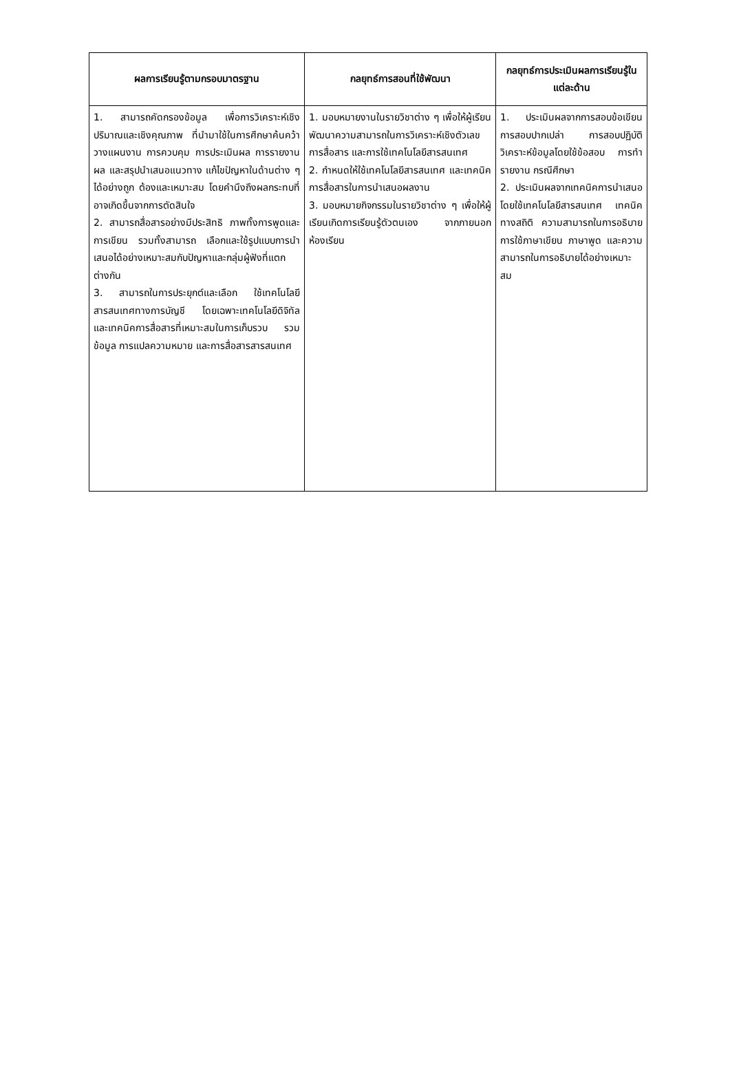| ผลการเรียนรู้ตามกรอบมาตรฐาน | กลยุทธ์การสอนที่ใช้พัฒนา | กลยุทธ์การประเมินผลการเรียนรู้ในแต่ละด้าน |
| --- | --- | --- |
| 1. สามารถคัดกรองข้อมูล เพื่อการวิเคราะห์เชิงปริมาณและเชิงคุณภาพ ที่นำมาใช้ในการศึกษาค้นคว้า วางแผนงาน การควบคุม การประเมินผล การรายงานผล และสรุปนำเสนอแนวทาง แก้ไขปัญหาในด้านต่าง ๆ ได้อย่างถูก ต้องและเหมาะสม โดยคำนึงถึงผลกระทบที่อาจเกิดขึ้นจากการตัดสินใจ 2. สามารถสื่อสารอย่างมีประสิทธิ ภาพทั้งการพูดและการเขียน รวมทั้งสามารถ เลือกและใช้รูปแบบการนำ เสนอได้อย่างเหมาะสมกับปัญหาและกลุ่มผู้ฟังที่แตกต่างกัน 3. สามารถในการประยุกต์และเลือก ใช้เทคโนโลยีสารสนเทศทางการบัญชี โดยเฉพาะเทคโนโลยีดิจิทัลและเทคนิคการสื่อสารที่เหมาะสมในการเก็บรวบ รวมข้อมูล การแปลความหมาย และการสื่อสารสารสนเทศ | 1. มอบหมายงานในรายวิชาต่าง ๆ เพื่อให้ผู้เรียนพัฒนาความสามารถในการวิเคราะห์เชิงตัวเลข การสื่อสาร และการใช้เทคโนโลยีสารสนเทศ 2. กำหนดให้ใช้เทคโนโลยีสารสนเทศ และเทคนิคการสื่อสารในการนำเสนอผลงาน 3. มอบหมายกิจกรรมในรายวิชาต่าง ๆ เพื่อให้ผู้เรียนเกิดการเรียนรู้ตัวตนเอง จากภายนอกห้องเรียน | 1. ประเมินผลจากการสอบข้อเขียน การสอบปากเปล่า การสอบปฏิบัติ วิเคราะห์ข้อมูลโดยใช้ข้อสอบ การทำรายงาน กรณีศึกษา 2. ประเมินผลจากเทคนิคการนำเสนอโดยใช้เทคโนโลยีสารสนเทศ เทคนิคทางสถิติ ความสามารถในการอธิบาย การใช้ภาษาเขียน ภาษาพูด และความสามารถในการอธิบายได้อย่างเหมาะสม |